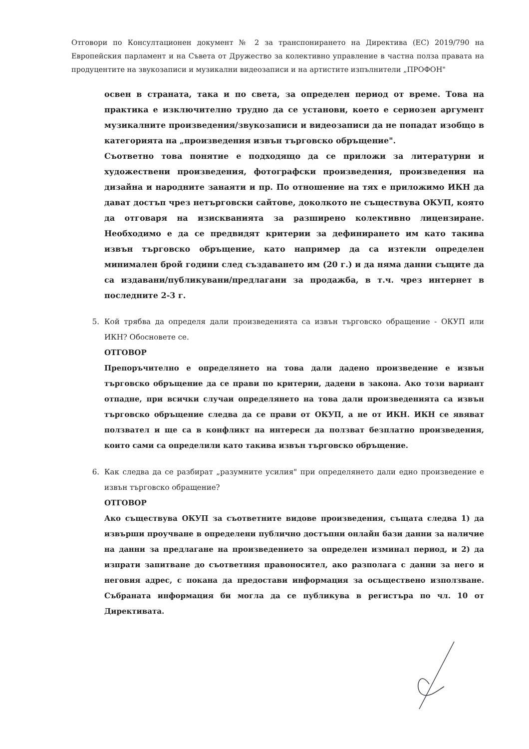Отговори по Консултационен документ № 2 за транспонирането на Директива (ЕС) 2019/790 на Европейския парламент и на Съвета от Дружество за колективно управление в частна полза правата на продуцентите на звукозаписи и музикални видеозаписи и на артистите изпълнители „ПРОФОН"
освен в страната, така и по света, за определен период от време. Това на практика е изключително трудно да се установи, което е сериозен аргумент музикалните произведения/звукозаписи и видеозаписи да не попадат изобщо в категорията на „произведения извън търговско обръщение".
Съответно това понятие е подходящо да се приложи за литературни и художествени произведения, фотографски произведения, произведения на дизайна и народните занаяти и пр. По отношение на тях е приложимо ИКН да дават достъп чрез нетърговски сайтове, доколкото не съществува ОКУП, която да отговаря на изискванията за разширено колективно лицензиране. Необходимо е да се предвидят критерии за дефинирането им като такива извън търговско обръщение, като например да са изтекли определен минимален брой години след създаването им (20 г.) и да няма данни същите да са издавани/публикувани/предлагани за продажба, в т.ч. чрез интернет в последните 2-3 г.
5. Кой трябва да определя дали произведенията са извън търговско обращение - ОКУП или ИКН? Обосновете се.
ОТГОВОР
Препоръчително е определянето на това дали дадено произведение е извън търговско обръщение да се прави по критерии, дадени в закона. Ако този вариант отпадне, при всички случаи определянето на това дали произведенията са извън търговско обръщение следва да се прави от ОКУП, а не от ИКН. ИКН се явяват ползвател и ще са в конфликт на интереси да ползват безплатно произведения, които сами са определили като такива извън търговско обръщение.
6. Как следва да се разбират „разумните усилия" при определянето дали едно произведение е извън търговско обращение?
ОТГОВОР
Ако съществува ОКУП за съответните видове произведения, същата следва 1) да извърши проучване в определени публично достъпни онлайн бази данни за наличие на данни за предлагане на произведението за определен изминал период, и 2) да изпрати запитване до съответния правоносител, ако разполага с данни за него и неговия адрес, с покана да предостави информация за осъществено използване. Събраната информация би могла да се публикува в регистъра по чл. 10 от Директивата.